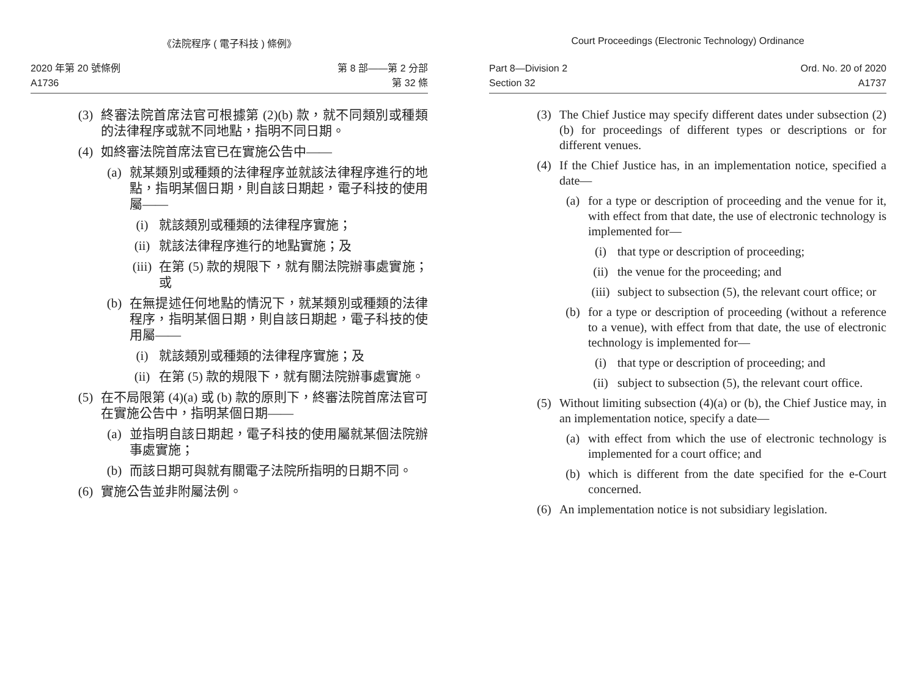《法院程序 ( 電子科技 ) 條例》
2020 年第 20 號條例
A1736
第 8 部——第 2 分部
第 32 條
(3) 終審法院首席法官可根據第 (2)(b) 款，就不同類別或種類的法律程序或就不同地點，指明不同日期。
(4) 如終審法院首席法官已在實施公告中——
(a) 就某類別或種類的法律程序並就該法律程序進行的地點，指明某個日期，則自該日期起，電子科技的使用屬——
(i) 就該類別或種類的法律程序實施；
(ii) 就該法律程序進行的地點實施；及
(iii) 在第 (5) 款的規限下，就有關法院辦事處實施；或
(b) 在無提述任何地點的情況下，就某類別或種類的法律程序，指明某個日期，則自該日期起，電子科技的使用屬——
(i) 就該類別或種類的法律程序實施；及
(ii) 在第 (5) 款的規限下，就有關法院辦事處實施。
(5) 在不局限第 (4)(a) 或 (b) 款的原則下，終審法院首席法官可在實施公告中，指明某個日期——
(a) 並指明自該日期起，電子科技的使用屬就某個法院辦事處實施；
(b) 而該日期可與就有關電子法院所指明的日期不同。
(6) 實施公告並非附屬法例。
Court Proceedings (Electronic Technology) Ordinance
Part 8—Division 2
Section 32
Ord. No. 20 of 2020
A1737
(3) The Chief Justice may specify different dates under subsection (2)(b) for proceedings of different types or descriptions or for different venues.
(4) If the Chief Justice has, in an implementation notice, specified a date—
(a) for a type or description of proceeding and the venue for it, with effect from that date, the use of electronic technology is implemented for—
(i) that type or description of proceeding;
(ii) the venue for the proceeding; and
(iii) subject to subsection (5), the relevant court office; or
(b) for a type or description of proceeding (without a reference to a venue), with effect from that date, the use of electronic technology is implemented for—
(i) that type or description of proceeding; and
(ii) subject to subsection (5), the relevant court office.
(5) Without limiting subsection (4)(a) or (b), the Chief Justice may, in an implementation notice, specify a date—
(a) with effect from which the use of electronic technology is implemented for a court office; and
(b) which is different from the date specified for the e-Court concerned.
(6) An implementation notice is not subsidiary legislation.